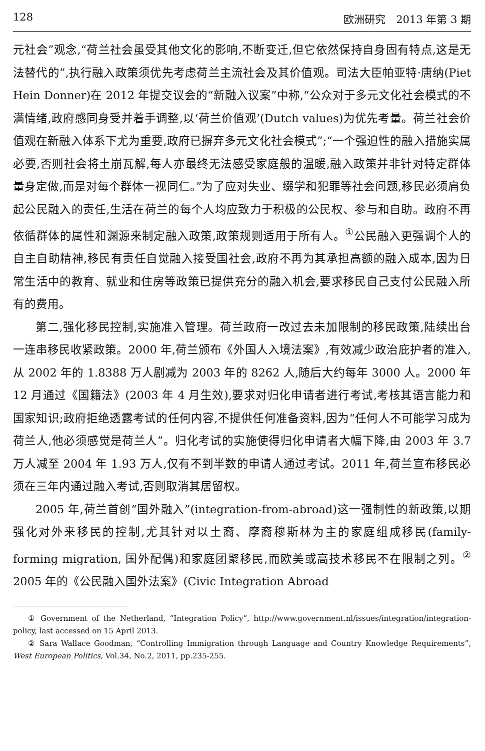128 欧洲研究　2013 年第 3 期
元社会”观念,“荷兰社会虽受其他文化的影响,不断变迁,但它依然保持自身固有特点,这是无法替代的”,执行融入政策须优先考虑荷兰主流社会及其价值观。司法大臣帕亚特·唐纳(Piet Hein Donner)在 2012 年提交议会的“新融入议案”中称,“公众对于多元文化社会模式的不满情绪,政府感同身受并着手调整,以‘荷兰价值观’(Dutch values)为优先考量。荷兰社会价值观在新融入体系下尤为重要,政府已摒弃多元文化社会模式”;“一个强迫性的融入措施实属必要,否则社会将土崩瓦解,每人亦最终无法感受家庭般的温暖,融入政策并非针对特定群体量身定做,而是对每个群体一视同仁。”为了应对失业、缀学和犯罪等社会问题,移民必须肩负起公民融入的责任,生活在荷兰的每个人均应致力于积极的公民权、参与和自助。政府不再依循群体的属性和渊源来制定融入政策,政策规则适用于所有人。<sup>①</sup>公民融入更强调个人的自主自助精神,移民有责任自觉融入接受国社会,政府不再为其承担高额的融入成本,因为日常生活中的教育、就业和住房等政策已提供充分的融入机会,要求移民自己支付公民融入所有的费用。
第二,强化移民控制,实施准入管理。荷兰政府一改过去未加限制的移民政策,陆续出台一连串移民收紧政策。2000 年,荷兰颁布《外国人入境法案》,有效减少政治庇护者的准入,从 2002 年的 1.8388 万人剧减为 2003 年的 8262 人,随后大约每年 3000 人。2000 年 12 月通过《国籍法》(2003 年 4 月生效),要求对归化申请者进行考试,考核其语言能力和国家知识;政府拒绝透露考试的任何内容,不提供任何准备资料,因为“任何人不可能学习成为荷兰人,他必须感觉是荷兰人”。归化考试的实施使得归化申请者大幅下降,由 2003 年 3.7 万人减至 2004 年 1.93 万人,仅有不到半数的申请人通过考试。2011 年,荷兰宣布移民必须在三年内通过融入考试,否则取消其居留权。
2005 年,荷兰首创“国外融入”(integration-from-abroad)这一强制性的新政策,以期强化对外来移民的控制,尤其针对以土裔、摩裔穆斯林为主的家庭组成移民(family-forming migration, 国外配偶)和家庭团聚移民,而欧美或高技术移民不在限制之列。<sup>②</sup> 2005 年的《公民融入国外法案》(Civic Integration Abroad
① Government of the Netherland, “Integration Policy”, http://www.government.nl/issues/integration/integration-policy, last accessed on 15 April 2013.
② Sara Wallace Goodman, “Controlling Immigration through Language and Country Knowledge Requirements”, West European Politics, Vol.34, No.2, 2011, pp.235-255.